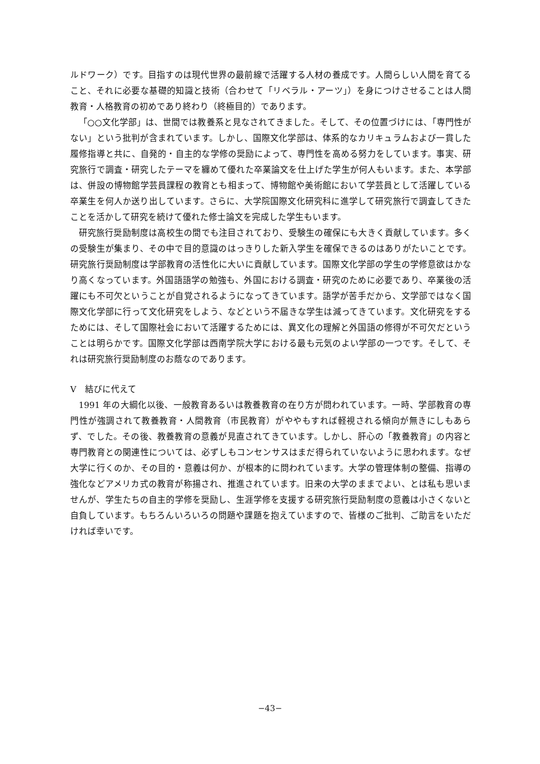ルドワーク）です。目指すのは現代世界の最前線で活躍する人材の養成です。人間らしい人間を育てること、それに必要な基礎的知識と技術（合わせて「リベラル・アーツ」）を身につけさせることは人間教育・人格教育の初めであり終わり（終極目的）であります。
「○○文化学部」は、世間では教養系と見なされてきました。そして、その位置づけには、「専門性がない」という批判が含まれています。しかし、国際文化学部は、体系的なカリキュラムおよび一貫した履修指導と共に、自発的・自主的な学修の奨励によって、専門性を高める努力をしています。事実、研究旅行で調査・研究したテーマを纏めて優れた卒業論文を仕上げた学生が何人もいます。また、本学部は、併設の博物館学芸員課程の教育とも相まって、博物館や美術館において学芸員として活躍している卒業生を何人か送り出しています。さらに、大学院国際文化研究科に進学して研究旅行で調査してきたことを活かして研究を続けて優れた修士論文を完成した学生もいます。
研究旅行奨励制度は高校生の間でも注目されており、受験生の確保にも大きく貢献しています。多くの受験生が集まり、その中で目的意識のはっきりした新入学生を確保できるのはありがたいことです。研究旅行奨励制度は学部教育の活性化に大いに貢献しています。国際文化学部の学生の学修意欲はかなり高くなっています。外国語語学の勉強も、外国における調査・研究のために必要であり、卒業後の活躍にも不可欠ということが自覚されるようになってきています。語学が苦手だから、文学部ではなく国際文化学部に行って文化研究をしよう、などという不届きな学生は減ってきています。文化研究をするためには、そして国際社会において活躍するためには、異文化の理解と外国語の修得が不可欠だということは明らかです。国際文化学部は西南学院大学における最も元気のよい学部の一つです。そして、それは研究旅行奨励制度のお蔭なのであります。
V　結びに代えて
1991 年の大綱化以後、一般教育あるいは教養教育の在り方が問われています。一時、学部教育の専門性が強調されて教養教育・人間教育（市民教育）がややもすれば軽視される傾向が無きにしもあらず、でした。その後、教養教育の意義が見直されてきています。しかし、肝心の「教養教育」の内容と専門教育との関連性については、必ずしもコンセンサスはまだ得られていないように思われます。なぜ大学に行くのか、その目的・意義は何か、が根本的に問われています。大学の管理体制の整備、指導の強化などアメリカ式の教育が称揚され、推進されています。旧来の大学のままでよい、とは私も思いませんが、学生たちの自主的学修を奨励し、生涯学修を支援する研究旅行奨励制度の意義は小さくないと自負しています。もちろんいろいろの問題や課題を抱えていますので、皆様のご批判、ご助言をいただければ幸いです。
−43−